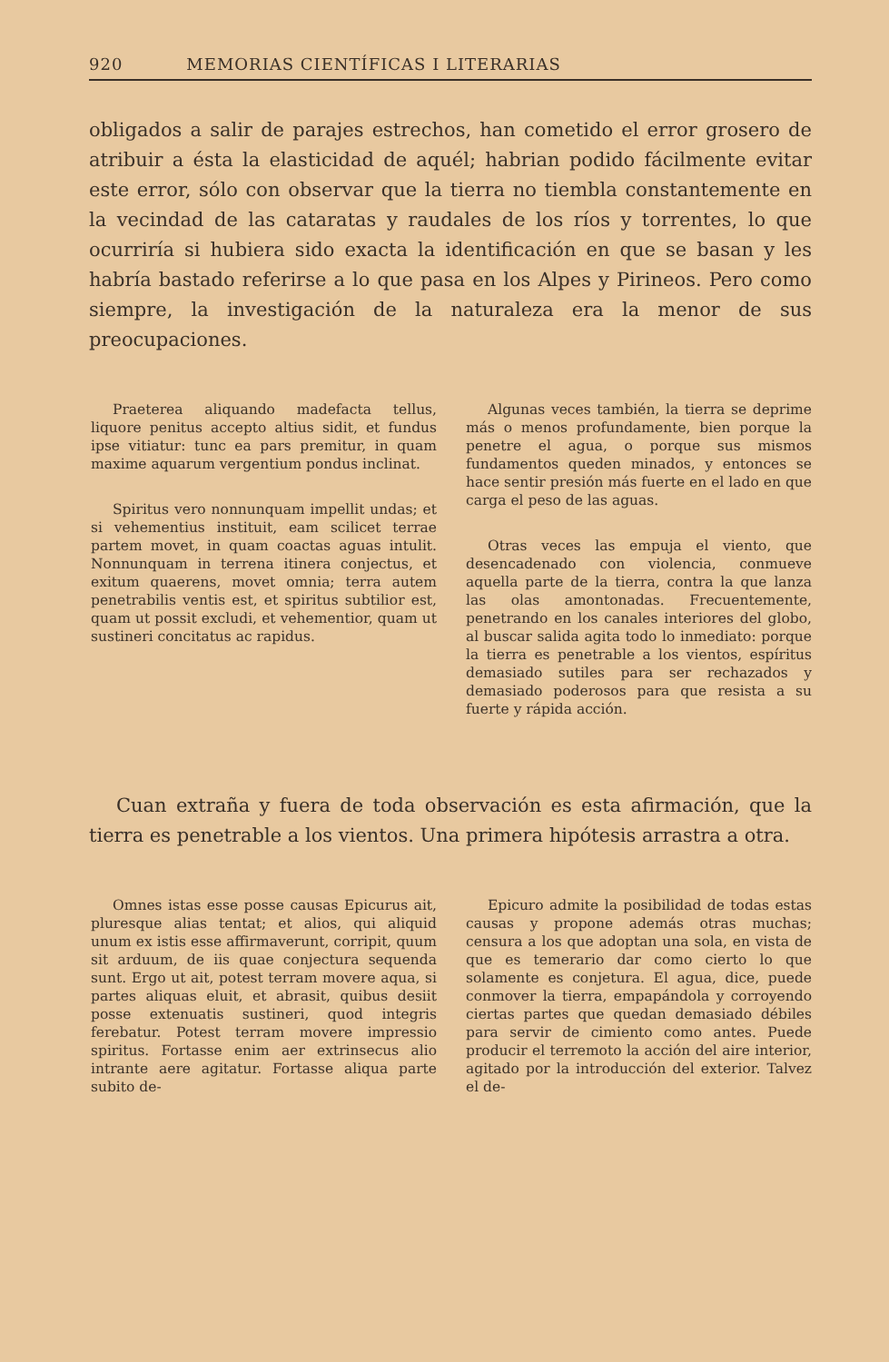920 MEMORIAS CIENTÍFICAS I LITERARIAS
obligados a salir de parajes estrechos, han cometido el error grosero de atribuir a ésta la elasticidad de aquél; habrian podido fácilmente evitar este error, sólo con observar que la tierra no tiembla constantemente en la vecindad de las cataratas y raudales de los ríos y torrentes, lo que ocurriría si hubiera sido exacta la identificación en que se basan y les habría bastado referirse a lo que pasa en los Alpes y Pirineos. Pero como siempre, la investigación de la naturaleza era la menor de sus preocupaciones.
Praeterea aliquando madefacta tellus, liquore penitus accepto altius sidit, et fundus ipse vitiatur: tunc ea pars premitur, in quam maxime aquarum vergentium pondus inclinat.
Spiritus vero nonnunquam impellit undas; et si vehementius instituit, eam scilicet terrae partem movet, in quam coactas aguas intulit. Nonnunquam in terrena itinera conjectus, et exitum quaerens, movet omnia; terra autem penetrabilis ventis est, et spiritus subtilior est, quam ut possit excludi, et vehementior, quam ut sustineri concitatus ac rapidus.
Algunas veces también, la tierra se deprime más o menos profundamente, bien porque la penetre el agua, o porque sus mismos fundamentos queden minados, y entonces se hace sentir presión más fuerte en el lado en que carga el peso de las aguas.
Otras veces las empuja el viento, que desencadenado con violencia, conmueve aquella parte de la tierra, contra la que lanza las olas amontonadas. Frecuentemente, penetrando en los canales interiores del globo, al buscar salida agita todo lo inmediato: porque la tierra es penetrable a los vientos, espíritus demasiado sutiles para ser rechazados y demasiado poderosos para que resista a su fuerte y rápida acción.
Cuan extraña y fuera de toda observación es esta afirmación, que la tierra es penetrable a los vientos. Una primera hipótesis arrastra a otra.
Omnes istas esse posse causas Epicurus ait, pluresque alias tentat; et alios, qui aliquid unum ex istis esse affirmaverunt, corripit, quum sit arduum, de iis quae conjectura sequenda sunt. Ergo ut ait, potest terram movere aqua, si partes aliquas eluit, et abrasit, quibus desiit posse extenuatis sustineri, quod integris ferebatur. Potest terram movere impressio spiritus. Fortasse enim aer extrinsecus alio intrante aere agitatur. Fortasse aliqua parte subito de-
Epicuro admite la posibilidad de todas estas causas y propone además otras muchas; censura a los que adoptan una sola, en vista de que es temerario dar como cierto lo que solamente es conjetura. El agua, dice, puede conmover la tierra, empapándola y corroyendo ciertas partes que quedan demasiado débiles para servir de cimiento como antes. Puede producir el terremoto la acción del aire interior, agitado por la introducción del exterior. Talvez el de-